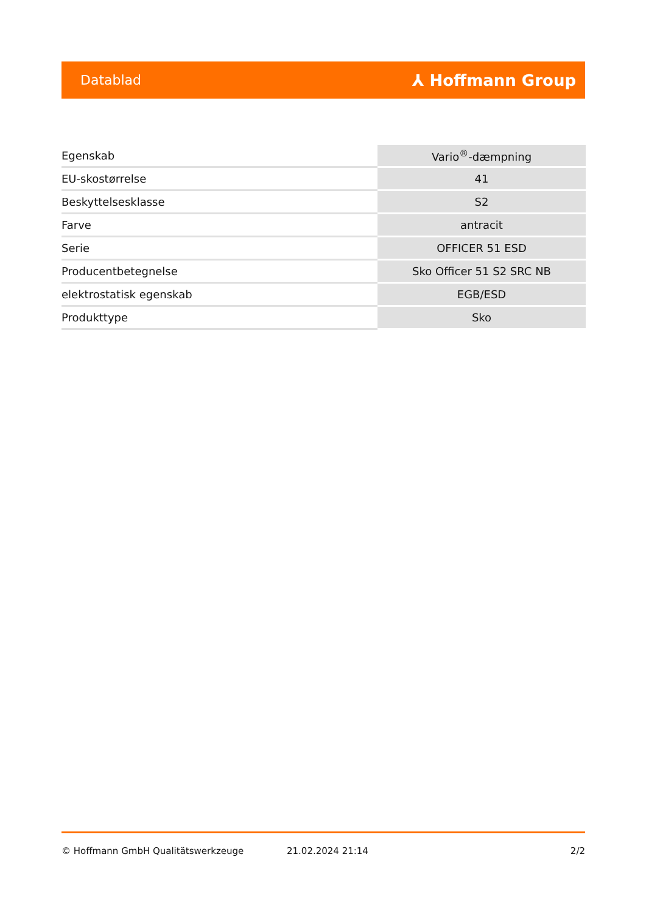Datablad ⅄ Hoffmann Group
| Egenskab | Vario<sup>®</sup>-dæmpning |
| EU-skostørrelse | 41 |
| Beskyttelsesklasse | S2 |
| Farve | antracit |
| Serie | OFFICER 51 ESD |
| Producentbetegnelse | Sko Officer 51 S2 SRC NB |
| elektrostatisk egenskab | EGB/ESD |
| Produkttype | Sko |
© Hoffmann GmbH Qualitätswerkzeuge 21.02.2024 21:14 2/2